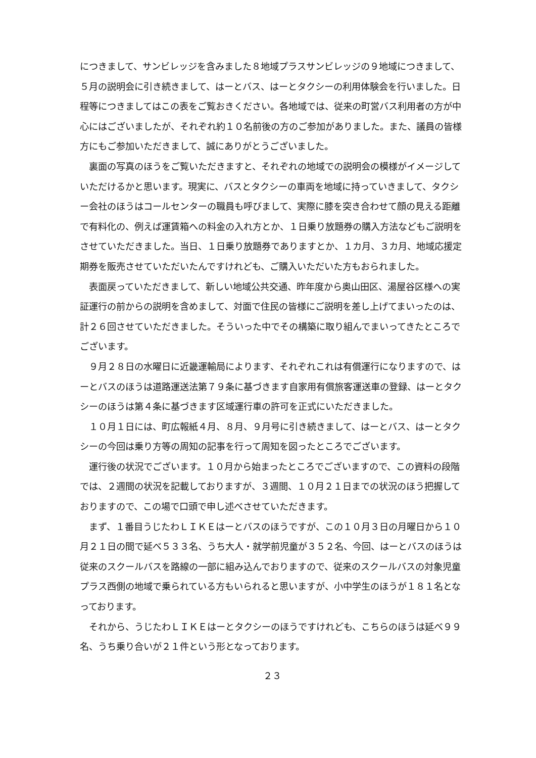につきまして、サンビレッジを含みました８地域プラスサンビレッジの９地域につきまして、５月の説明会に引き続きまして、はーとバス、はーとタクシーの利用体験会を行いました。日程等につきましてはこの表をご覧おきください。各地域では、従来の町営バス利用者の方が中心にはございましたが、それぞれ約１０名前後の方のご参加がありました。また、議員の皆様方にもご参加いただきまして、誠にありがとうございました。
裏面の写真のほうをご覧いただきますと、それぞれの地域での説明会の模様がイメージしていただけるかと思います。現実に、バスとタクシーの車両を地域に持っていきまして、タクシー会社のほうはコールセンターの職員も呼びまして、実際に膝を突き合わせて顔の見える距離で有料化の、例えば運賃箱への料金の入れ方とか、１日乗り放題券の購入方法などもご説明をさせていただきました。当日、１日乗り放題券でありますとか、１カ月、３カ月、地域応援定期券を販売させていただいたんですけれども、ご購入いただいた方もおられました。
表面戻っていただきまして、新しい地域公共交通、昨年度から奥山田区、湯屋谷区様への実証運行の前からの説明を含めまして、対面で住民の皆様にご説明を差し上げてまいったのは、計２６回させていただきました。そういった中でその構築に取り組んでまいってきたところでございます。
９月２８日の水曜日に近畿運輸局によります、それぞれこれは有償運行になりますので、はーとバスのほうは道路運送法第７９条に基づきます自家用有償旅客運送車の登録、はーとタクシーのほうは第４条に基づきます区域運行車の許可を正式にいただきました。
１０月１日には、町広報紙４月、８月、９月号に引き続きまして、はーとバス、はーとタクシーの今回は乗り方等の周知の記事を行って周知を図ったところでございます。
運行後の状況でございます。１０月から始まったところでございますので、この資料の段階では、２週間の状況を記載しておりますが、３週間、１０月２１日までの状況のほう把握しておりますので、この場で口頭で申し述べさせていただきます。
まず、１番目うじたわＬＩＫＥはーとバスのほうですが、この１０月３日の月曜日から１０月２１日の間で延べ５３３名、うち大人・就学前児童が３５２名、今回、はーとバスのほうは従来のスクールバスを路線の一部に組み込んでおりますので、従来のスクールバスの対象児童プラス西側の地域で乗られている方もいられると思いますが、小中学生のほうが１８１名となっております。
それから、うじたわＬＩＫＥはーとタクシーのほうですけれども、こちらのほうは延べ９９名、うち乗り合いが２１件という形となっております。
２３